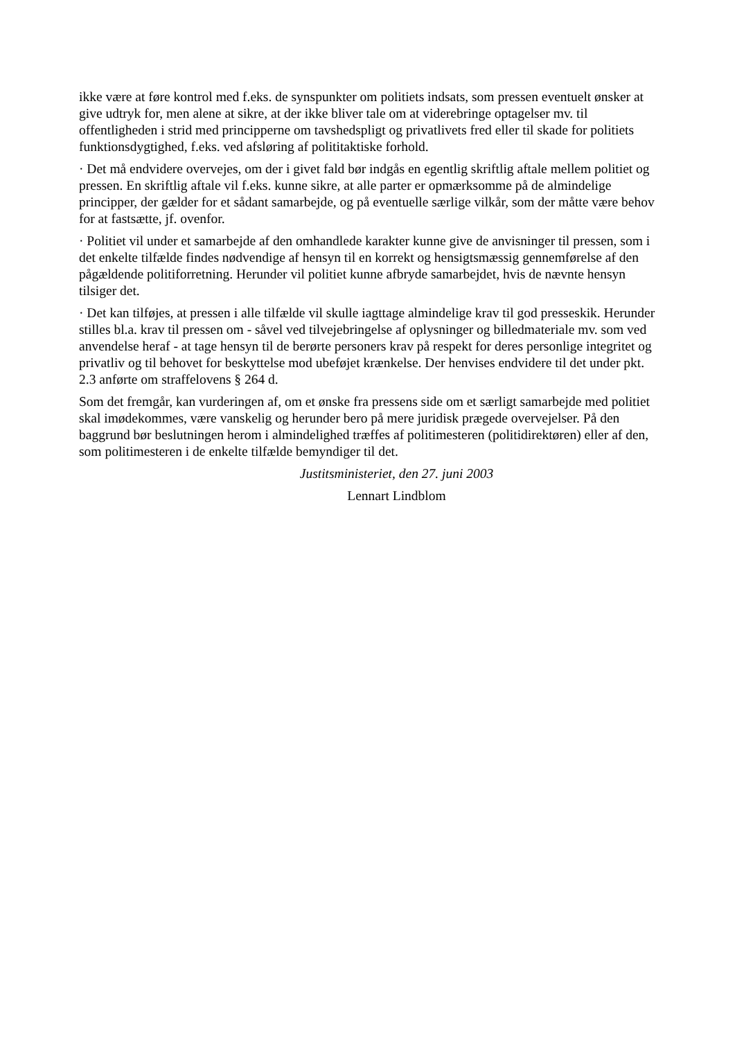ikke være at føre kontrol med f.eks. de synspunkter om politiets indsats, som pressen eventuelt ønsker at give udtryk for, men alene at sikre, at der ikke bliver tale om at viderebringe optagelser mv. til offentligheden i strid med principperne om tavshedspligt og privatlivets fred eller til skade for politiets funktionsdygtighed, f.eks. ved afsløring af polititaktiske forhold.
· Det må endvidere overvejes, om der i givet fald bør indgås en egentlig skriftlig aftale mellem politiet og pressen. En skriftlig aftale vil f.eks. kunne sikre, at alle parter er opmærksomme på de almindelige principper, der gælder for et sådant samarbejde, og på eventuelle særlige vilkår, som der måtte være behov for at fastsætte, jf. ovenfor.
· Politiet vil under et samarbejde af den omhandlede karakter kunne give de anvisninger til pressen, som i det enkelte tilfælde findes nødvendige af hensyn til en korrekt og hensigtsmæssig gennemførelse af den pågældende politiforretning. Herunder vil politiet kunne afbryde samarbejdet, hvis de nævnte hensyn tilsiger det.
· Det kan tilføjes, at pressen i alle tilfælde vil skulle iagttage almindelige krav til god presseskik. Herunder stilles bl.a. krav til pressen om - såvel ved tilvejebringelse af oplysninger og billedmateriale mv. som ved anvendelse heraf - at tage hensyn til de berørte personers krav på respekt for deres personlige integritet og privatliv og til behovet for beskyttelse mod ubeføjet krænkelse. Der henvises endvidere til det under pkt. 2.3 anførte om straffelovens § 264 d.
Som det fremgår, kan vurderingen af, om et ønske fra pressens side om et særligt samarbejde med politiet skal imødekommes, være vanskelig og herunder bero på mere juridisk prægede overvejelser. På den baggrund bør beslutningen herom i almindelighed træffes af politimesteren (politidirektøren) eller af den, som politimesteren i de enkelte tilfælde bemyndiger til det.
Justitsministeriet, den 27. juni 2003
Lennart Lindblom